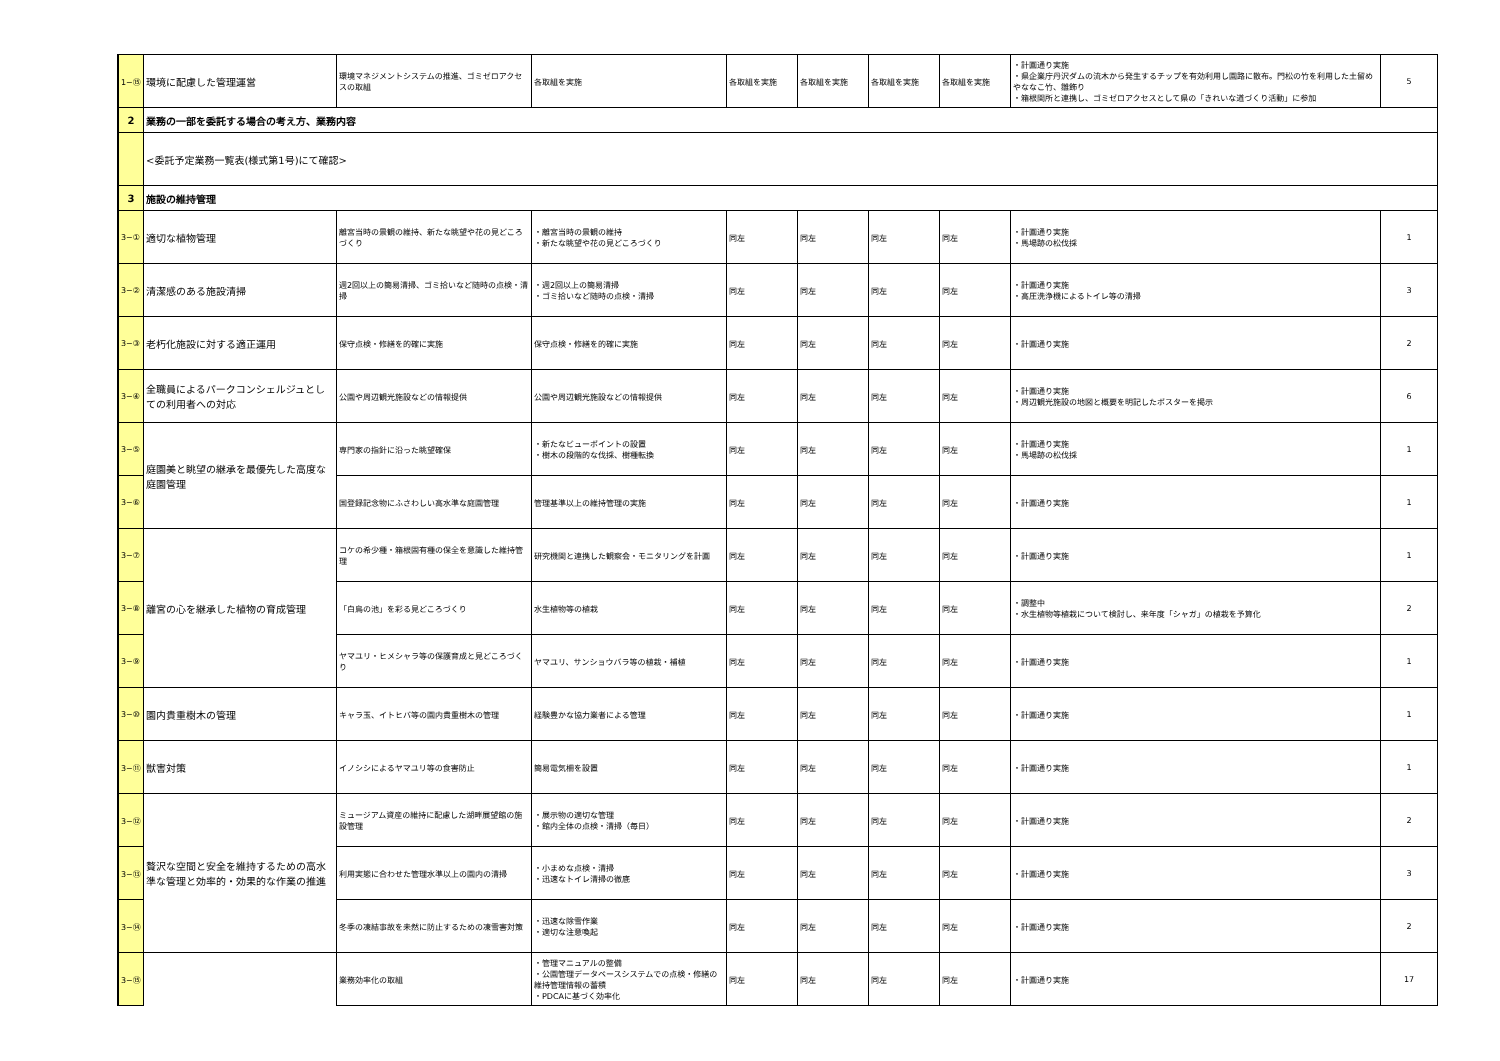| 1−⑮ | 環境に配慮した管理運営 | 環境マネジメントシステムの推進、ゴミゼロアクセスの取組 | 各取組を実施 | 各取組を実施 | 各取組を実施 | 各取組を実施 | 各取組を実施 | ・計画通り実施 ・県企業庁丹沢ダムの流木から発生するチップを有効利用し園路に散布。門松の竹を利用した土留めやななこ竹、雛飾り ・箱根関所と連携し、ゴミゼロアクセスとして県の「きれいな道づくり活動」に参加 | 5 |
| 2 | 業務の一部を委託する場合の考え方、業務内容 | | | | | | | | |
| | <委託予定業務一覧表(様式第1号)にて確認> | | | | | | | | |
| 3 | 施設の維持管理 | | | | | | | | |
| 3−① | 適切な植物管理 | 離宮当時の景観の維持、新たな眺望や花の見どころづくり | ・離宮当時の景観の維持 ・新たな眺望や花の見どころづくり | 同左 | 同左 | 同左 | 同左 | ・計画通り実施 ・馬場跡の松伐採 | 1 |
| 3−② | 清潔感のある施設清掃 | 週2回以上の簡易清掃、ゴミ拾いなど随時の点検・清掃 | ・週2回以上の簡易清掃 ・ゴミ拾いなど随時の点検・清掃 | 同左 | 同左 | 同左 | 同左 | ・計画通り実施 ・高圧洗浄機によるトイレ等の清掃 | 3 |
| 3−③ | 老朽化施設に対する適正運用 | 保守点検・修繕を的確に実施 | 保守点検・修繕を的確に実施 | 同左 | 同左 | 同左 | 同左 | ・計画通り実施 | 2 |
| 3−④ | 全職員によるパークコンシェルジュとしての利用者への対応 | 公園や周辺観光施設などの情報提供 | 公園や周辺観光施設などの情報提供 | 同左 | 同左 | 同左 | 同左 | ・計画通り実施 ・周辺観光施設の地図と概要を明記したポスターを掲示 | 6 |
| 3−⑤ | 庭園美と眺望の継承を最優先した高度な庭園管理 | 専門家の指針に沿った眺望確保 | ・新たなビューポイントの設置 ・樹木の段階的な伐採、樹種転換 | 同左 | 同左 | 同左 | 同左 | ・計画通り実施 ・馬場跡の松伐採 | 1 |
| 3−⑥ | | 国登録記念物にふさわしい高水準な庭園管理 | 管理基準以上の維持管理の実施 | 同左 | 同左 | 同左 | 同左 | ・計画通り実施 | 1 |
| 3−⑦ | 離宮の心を継承した植物の育成管理 | コケの希少種・箱根固有種の保全を意識した維持管理 | 研究機関と連携した観察会・モニタリングを計画 | 同左 | 同左 | 同左 | 同左 | ・計画通り実施 | 1 |
| 3−⑧ | | 「白鳥の池」を彩る見どころづくり | 水生植物等の植栽 | 同左 | 同左 | 同左 | 同左 | ・調整中 ・水生植物等植栽について検討し、来年度「シャガ」の植栽を予算化 | 2 |
| 3−⑨ | | ヤマユリ・ヒメシャラ等の保護育成と見どころづくり | ヤマユリ、サンショウバラ等の植栽・補植 | 同左 | 同左 | 同左 | 同左 | ・計画通り実施 | 1 |
| 3−⑩ | 園内貴重樹木の管理 | キャラ玉、イトヒバ等の園内貴重樹木の管理 | 経験豊かな協力業者による管理 | 同左 | 同左 | 同左 | 同左 | ・計画通り実施 | 1 |
| 3−⑪ | 獣害対策 | イノシシによるヤマユリ等の食害防止 | 簡易電気柵を設置 | 同左 | 同左 | 同左 | 同左 | ・計画通り実施 | 1 |
| 3−⑫ | 贅沢な空間と安全を維持するための高水準な管理と効率的・効果的な作業の推進 | ミュージアム資産の維持に配慮した湖畔展望館の施設管理 | ・展示物の適切な管理 ・館内全体の点検・清掃（毎日） | 同左 | 同左 | 同左 | 同左 | ・計画通り実施 | 2 |
| 3−⑬ | | 利用実態に合わせた管理水準以上の園内の清掃 | ・小まめな点検・清掃 ・迅速なトイレ清掃の徹底 | 同左 | 同左 | 同左 | 同左 | ・計画通り実施 | 3 |
| 3−⑭ | | 冬季の凍結事故を未然に防止するための凍雪害対策 | ・迅速な除雪作業 ・適切な注意喚起 | 同左 | 同左 | 同左 | 同左 | ・計画通り実施 | 2 |
| 3−⑮ | | 業務効率化の取組 | ・管理マニュアルの整備 ・公園管理データベースシステムでの点検・修繕の維持管理情報の蓄積 ・PDCAに基づく効率化 | 同左 | 同左 | 同左 | 同左 | ・計画通り実施 | 17 |